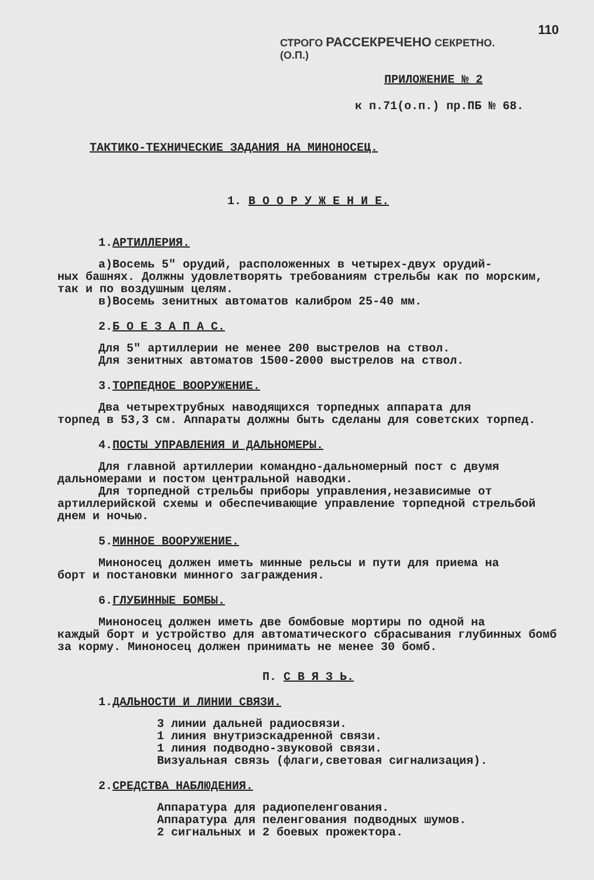110
СТРОГО РАССЕКРЕЧЕНО СЕКРЕТНО.
(О.П.)
ПРИЛОЖЕНИЕ № 2
к п.71(о.п.) пр.ПБ № 68.
ТАКТИКО-ТЕХНИЧЕСКИЕ ЗАДАНИЯ НА МИНОНОСЕЦ.
1. В О О Р У Ж Е Н И Е.
1.АРТИЛЛЕРИЯ.
а)Восемь 5" орудий, расположенных в четырех-двух орудий-
ных башнях. Должны удовлетворять требованиям стрельбы как по морским, так и по воздушным целям.
в)Восемь зенитных автоматов калибром 25-40 мм.
2.Б О Е З А П А С.
Для 5" артиллерии не менее 200 выстрелов на ствол.
Для зенитных автоматов 1500-2000 выстрелов на ствол.
3.ТОРПЕДНОЕ ВООРУЖЕНИЕ.
Два четырехтрубных наводящихся торпедных аппарата для
торпед в 53,3 см. Аппараты должны быть сделаны для советских торпед.
4.ПОСТЫ УПРАВЛЕНИЯ И ДАЛЬНОМЕРЫ.
Для главной артиллерии командно-дальномерный пост с двумя
дальномерами и постом центральной наводки.
Для торпедной стрельбы приборы управления,независимые от
артиллерийской схемы и обеспечивающие управление торпедной стрельбой днем и ночью.
5.МИННОЕ ВООРУЖЕНИЕ.
Миноносец должен иметь минные рельсы и пути для приема на
борт и постановки минного заграждения.
6.ГЛУБИННЫЕ БОМБЫ.
Миноносец должен иметь две бомбовые мортиры по одной на
каждый борт и устройство для автоматического сбрасывания глубинных бомб за корму. Миноносец должен принимать не менее 30 бомб.
П. С В Я З Ь.
1.ДАЛЬНОСТИ И ЛИНИИ СВЯЗИ.
3 линии дальней радиосвязи.
1 линия внутриэскадренной связи.
1 линия подводно-звуковой связи.
Визуальная связь (флаги,световая сигнализация).
2.СРЕДСТВА НАБЛЮДЕНИЯ.
Аппаратура для радиопеленгования.
Аппаратура для пеленгования подводных шумов.
2 сигнальных и 2 боевых прожектора.